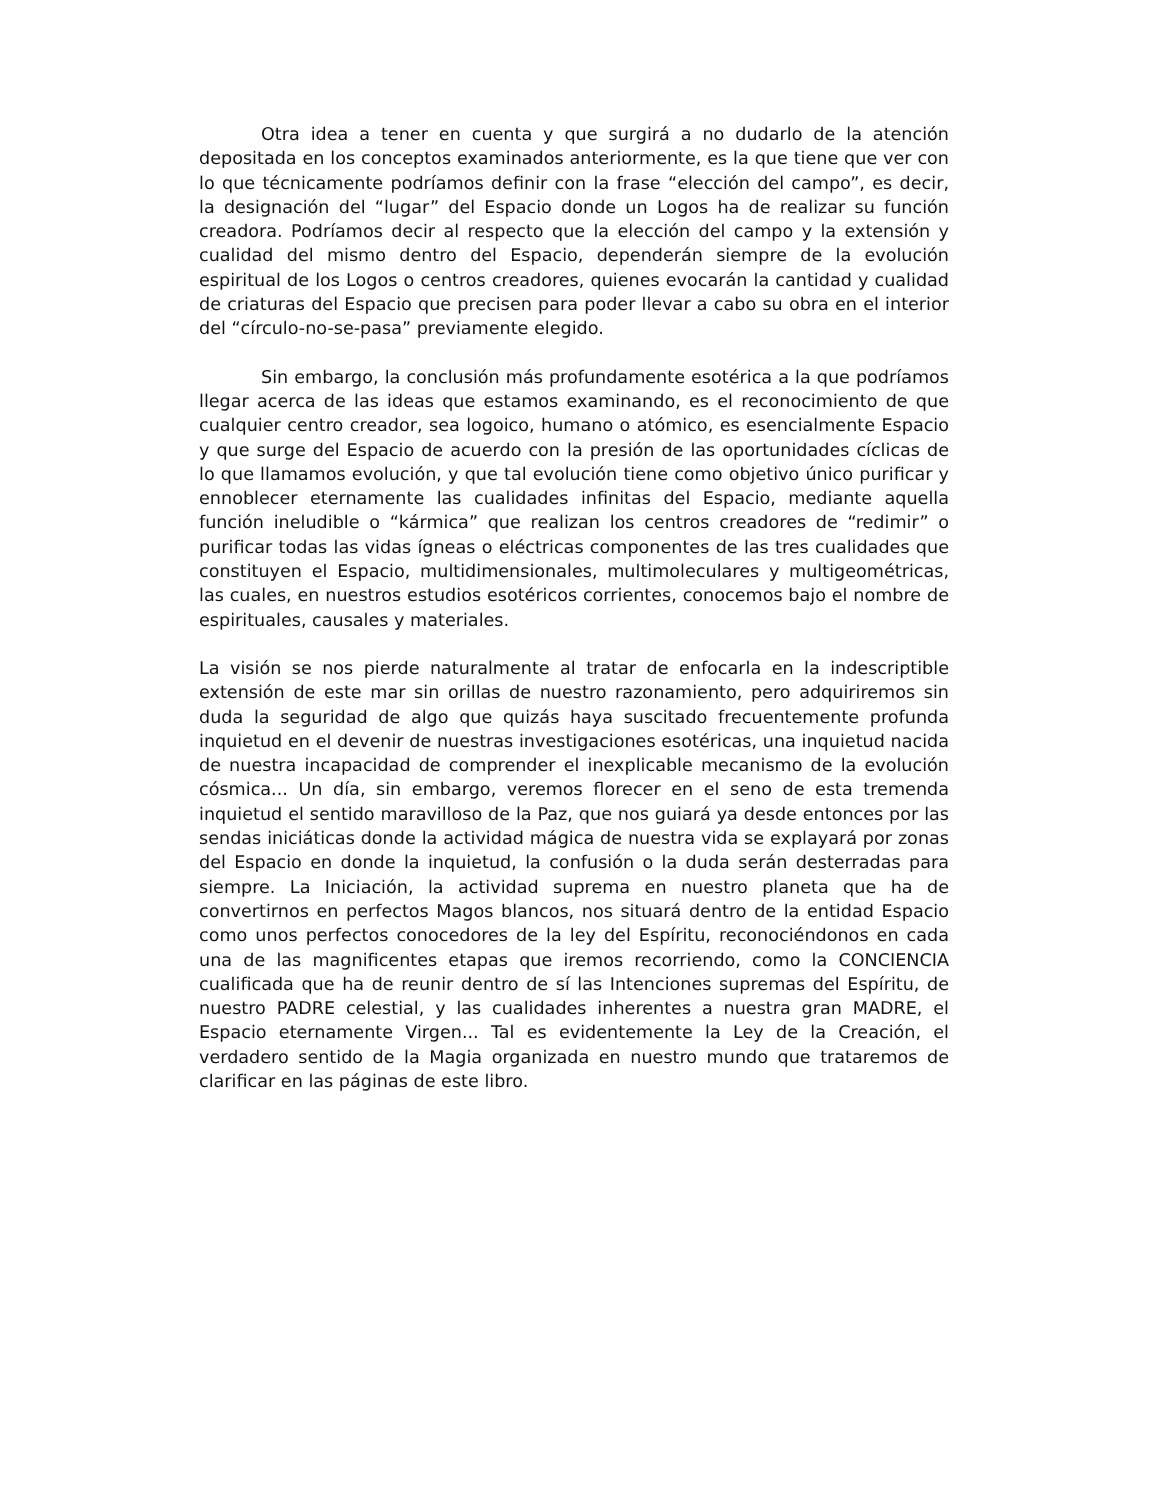Otra idea a tener en cuenta y que surgirá a no dudarlo de la atención depositada en los conceptos examinados anteriormente, es la que tiene que ver con lo que técnicamente podríamos definir con la frase “elección del campo”, es decir, la designación del “lugar” del Espacio donde un Logos ha de realizar su función creadora. Podríamos decir al respecto que la elección del campo y la extensión y cualidad del mismo dentro del Espacio, dependerán siempre de la evolución espiritual de los Logos o centros creadores, quienes evocarán la cantidad y cualidad de criaturas del Espacio que precisen para poder llevar a cabo su obra en el interior del “círculo-no-se-pasa” previamente elegido.
Sin embargo, la conclusión más profundamente esotérica a la que podríamos llegar acerca de las ideas que estamos examinando, es el reconocimiento de que cualquier centro creador, sea logoico, humano o atómico, es esencialmente Espacio y que surge del Espacio de acuerdo con la presión de las oportunidades cíclicas de lo que llamamos evolución, y que tal evolución tiene como objetivo único purificar y ennoblecer eternamente las cualidades infinitas del Espacio, mediante aquella función ineludible o “kármica” que realizan los centros creadores de “redimir” o purificar todas las vidas ígneas o eléctricas componentes de las tres cualidades que constituyen el Espacio, multidimensionales, multimoleculares y multigeométricas, las cuales, en nuestros estudios esotéricos corrientes, conocemos bajo el nombre de espirituales, causales y materiales.
La visión se nos pierde naturalmente al tratar de enfocarla en la indescriptible extensión de este mar sin orillas de nuestro razonamiento, pero adquiriremos sin duda la seguridad de algo que quizás haya suscitado frecuentemente profunda inquietud en el devenir de nuestras investigaciones esotéricas, una inquietud nacida de nuestra incapacidad de comprender el inexplicable mecanismo de la evolución cósmica... Un día, sin embargo, veremos florecer en el seno de esta tremenda inquietud el sentido maravilloso de la Paz, que nos guiará ya desde entonces por las sendas iniciáticas donde la actividad mágica de nuestra vida se explayará por zonas del Espacio en donde la inquietud, la confusión o la duda serán desterradas para siempre. La Iniciación, la actividad suprema en nuestro planeta que ha de convertirnos en perfectos Magos blancos, nos situará dentro de la entidad Espacio como unos perfectos conocedores de la ley del Espíritu, reconociéndonos en cada una de las magnificentes etapas que iremos recorriendo, como la CONCIENCIA cualificada que ha de reunir dentro de sí las Intenciones supremas del Espíritu, de nuestro PADRE celestial, y las cualidades inherentes a nuestra gran MADRE, el Espacio eternamente Virgen... Tal es evidentemente la Ley de la Creación, el verdadero sentido de la Magia organizada en nuestro mundo que trataremos de clarificar en las páginas de este libro.